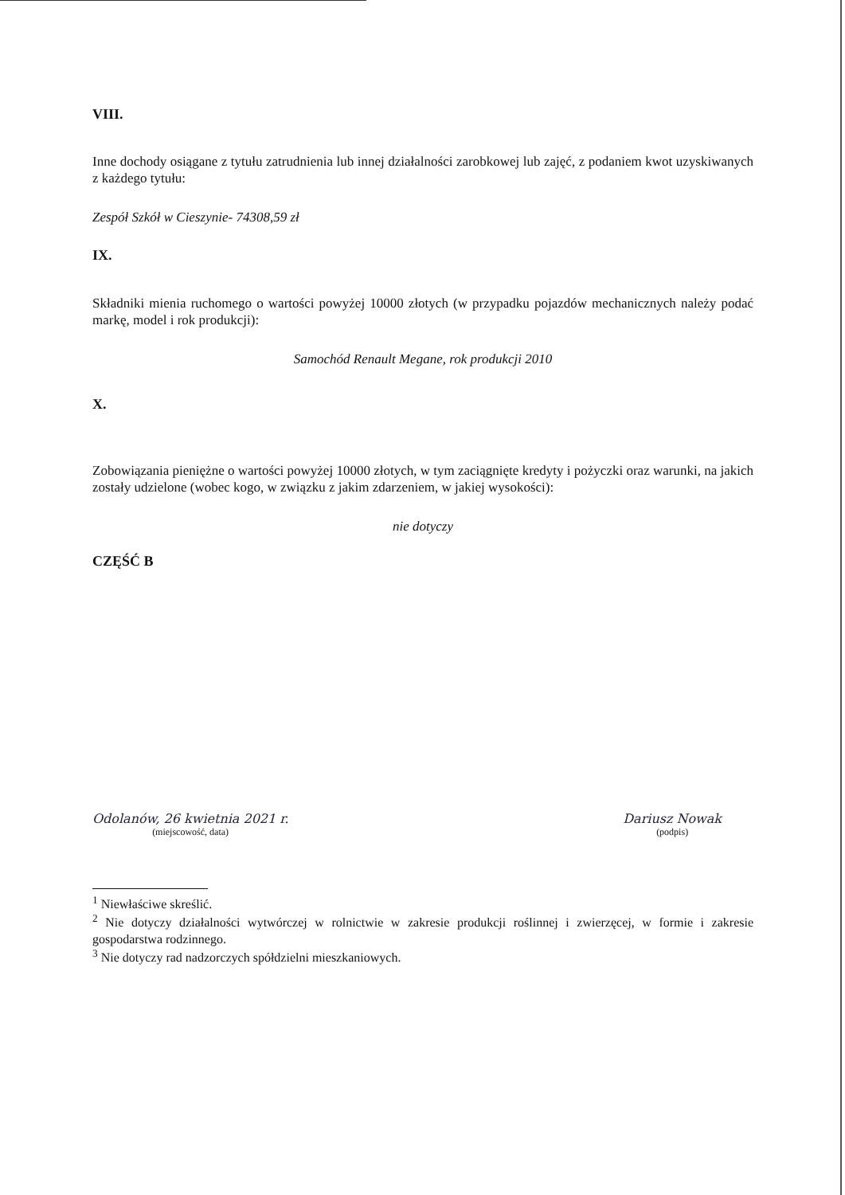VIII.
Inne dochody osiągane z tytułu zatrudnienia lub innej działalności zarobkowej lub zajęć, z podaniem kwot uzyskiwanych z każdego tytułu:
Zespół Szkół w Cieszynie- 74308,59 zł
IX.
Składniki mienia ruchomego o wartości powyżej 10000 złotych (w przypadku pojazdów mechanicznych należy podać markę, model i rok produkcji):
Samochód Renault Megane, rok produkcji 2010
X.
Zobowiązania pieniężne o wartości powyżej 10000 złotych, w tym zaciągnięte kredyty i pożyczki oraz warunki, na jakich zostały udzielone (wobec kogo, w związku z jakim zdarzeniem, w jakiej wysokości):
nie dotyczy
CZĘŚĆ B
Odolanów, 26 kwietnia 2021 r.
(miejscowość, data)
Dariusz Nowak
(podpis)
<sup>1</sup> Niewłaściwe skreślić.
<sup>2</sup> Nie dotyczy działalności wytwórczej w rolnictwie w zakresie produkcji roślinnej i zwierzęcej, w formie i zakresie gospodarstwa rodzinnego.
<sup>3</sup> Nie dotyczy rad nadzorczych spółdzielni mieszkaniowych.